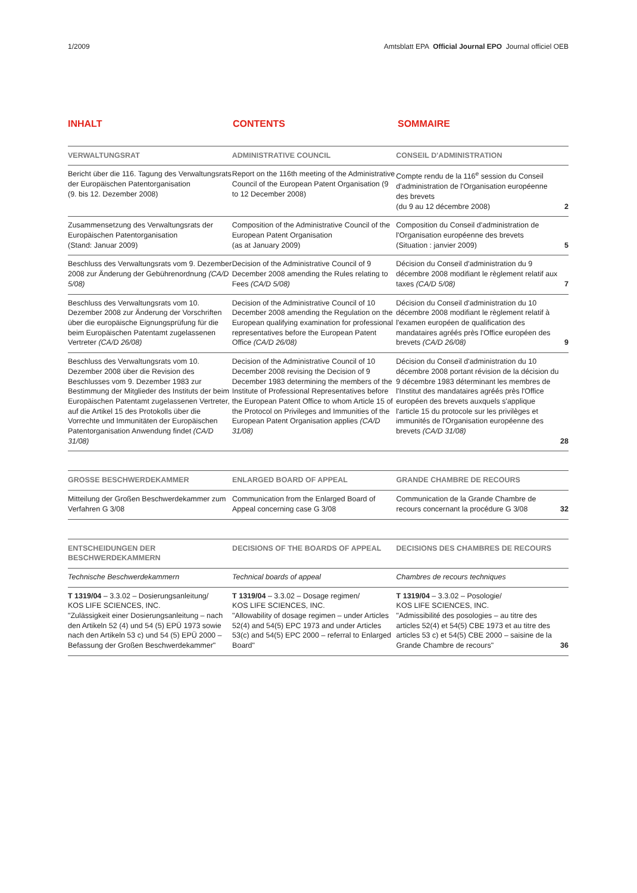1/2009 Amtsblatt EPA Official Journal EPO Journal officiel OEB
INHALT CONTENTS SOMMAIRE
| VERWALTUNGSRAT | ADMINISTRATIVE COUNCIL | CONSEIL D'ADMINISTRATION | |
| Bericht über die 116. Tagung des Verwaltungsrats der Europäischen Patentorganisation (9. bis 12. Dezember 2008) | Report on the 116th meeting of the Administrative Council of the European Patent Organisation (9 to 12 December 2008) | Compte rendu de la 116<sup>e</sup> session du Conseil d'administration de l'Organisation européenne des brevets (du 9 au 12 décembre 2008) | 2 |
| Zusammensetzung des Verwaltungsrats der Europäischen Patentorganisation (Stand: Januar 2009) | Composition of the Administrative Council of the European Patent Organisation (as at January 2009) | Composition du Conseil d'administration de l'Organisation européenne des brevets (Situation : janvier 2009) | 5 |
| Beschluss des Verwaltungsrats vom 9. Dezember 2008 zur Änderung der Gebührenordnung (CA/D 5/08) | Decision of the Administrative Council of 9 December 2008 amending the Rules relating to Fees (CA/D 5/08) | Décision du Conseil d'administration du 9 décembre 2008 modifiant le règlement relatif aux taxes (CA/D 5/08) | 7 |
| Beschluss des Verwaltungsrats vom 10. Dezember 2008 zur Änderung der Vorschriften über die europäische Eignungsprüfung für die beim Europäischen Patentamt zugelassenen Vertreter (CA/D 26/08) | Decision of the Administrative Council of 10 December 2008 amending the Regulation on the European qualifying examination for professional representatives before the European Patent Office (CA/D 26/08) | Décision du Conseil d'administration du 10 décembre 2008 modifiant le règlement relatif à l'examen européen de qualification des mandataires agréés près l'Office européen des brevets (CA/D 26/08) | 9 |
| Beschluss des Verwaltungsrats vom 10. Dezember 2008 über die Revision des Beschlusses vom 9. Dezember 1983 zur Bestimmung der Mitglieder des Instituts der beim Europäischen Patentamt zugelassenen Vertreter, auf die Artikel 15 des Protokolls über die Vorrechte und Immunitäten der Europäischen Patentorganisation Anwendung findet (CA/D 31/08) | Decision of the Administrative Council of 10 December 2008 revising the Decision of 9 December 1983 determining the members of the Institute of Professional Representatives before the European Patent Office to whom Article 15 of the Protocol on Privileges and Immunities of the European Patent Organisation applies (CA/D 31/08) | Décision du Conseil d'administration du 10 décembre 2008 portant révision de la décision du 9 décembre 1983 déterminant les membres de l'Institut des mandataires agréés près l'Office européen des brevets auxquels s'applique l'article 15 du protocole sur les privilèges et immunités de l'Organisation européenne des brevets (CA/D 31/08) | 28 |
| GROSSE BESCHWERDEKAMMER | ENLARGED BOARD OF APPEAL | GRANDE CHAMBRE DE RECOURS | |
| Mitteilung der Großen Beschwerdekammer zum Verfahren G 3/08 | Communication from the Enlarged Board of Appeal concerning case G 3/08 | Communication de la Grande Chambre de recours concernant la procédure G 3/08 | 32 |
| ENTSCHEIDUNGEN DER BESCHWERDEKAMMERN | DECISIONS OF THE BOARDS OF APPEAL | DECISIONS DES CHAMBRES DE RECOURS | |
| Technische Beschwerdekammern | Technical boards of appeal | Chambres de recours techniques | |
| T 1319/04 – 3.3.02 – Dosierungsanleitung/ KOS LIFE SCIENCES, INC. "Zulässigkeit einer Dosierungsanleitung – nach den Artikeln 52 (4) und 54 (5) EPÜ 1973 sowie nach den Artikeln 53 c) und 54 (5) EPÜ 2000 – Befassung der Großen Beschwerdekammer" | T 1319/04 – 3.3.02 – Dosage regimen/ KOS LIFE SCIENCES, INC. "Allowability of dosage regimen – under Articles 52(4) and 54(5) EPC 1973 and under Articles 53(c) and 54(5) EPC 2000 – referral to Enlarged Board" | T 1319/04 – 3.3.02 – Posologie/ KOS LIFE SCIENCES, INC. "Admissibilité des posologies – au titre des articles 52(4) et 54(5) CBE 1973 et au titre des articles 53 c) et 54(5) CBE 2000 – saisine de la Grande Chambre de recours" | 36 |